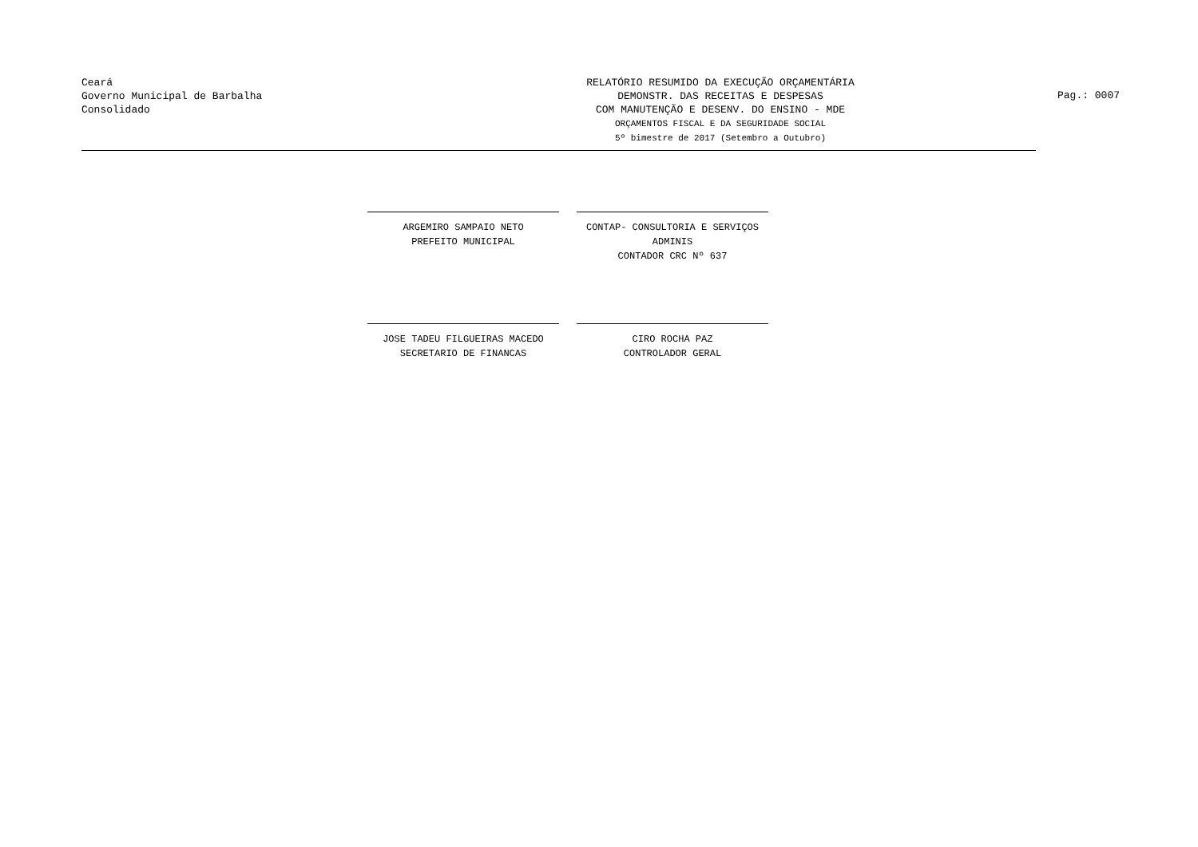Ceará
Governo Municipal de Barbalha
Consolidado
RELATÓRIO RESUMIDO DA EXECUÇÃO ORÇAMENTÁRIA
DEMONSTR. DAS RECEITAS E DESPESAS
COM MANUTENÇÃO E DESENV. DO ENSINO - MDE
ORÇAMENTOS FISCAL E DA SEGURIDADE SOCIAL
5º bimestre de 2017 (Setembro a Outubro)
Pag.: 0007
ARGEMIRO SAMPAIO NETO
PREFEITO MUNICIPAL
CONTAP- CONSULTORIA E SERVIÇOS ADMINIS
CONTADOR CRC Nº 637
JOSE TADEU FILGUEIRAS MACEDO
SECRETARIO DE FINANCAS
CIRO ROCHA PAZ
CONTROLADOR GERAL